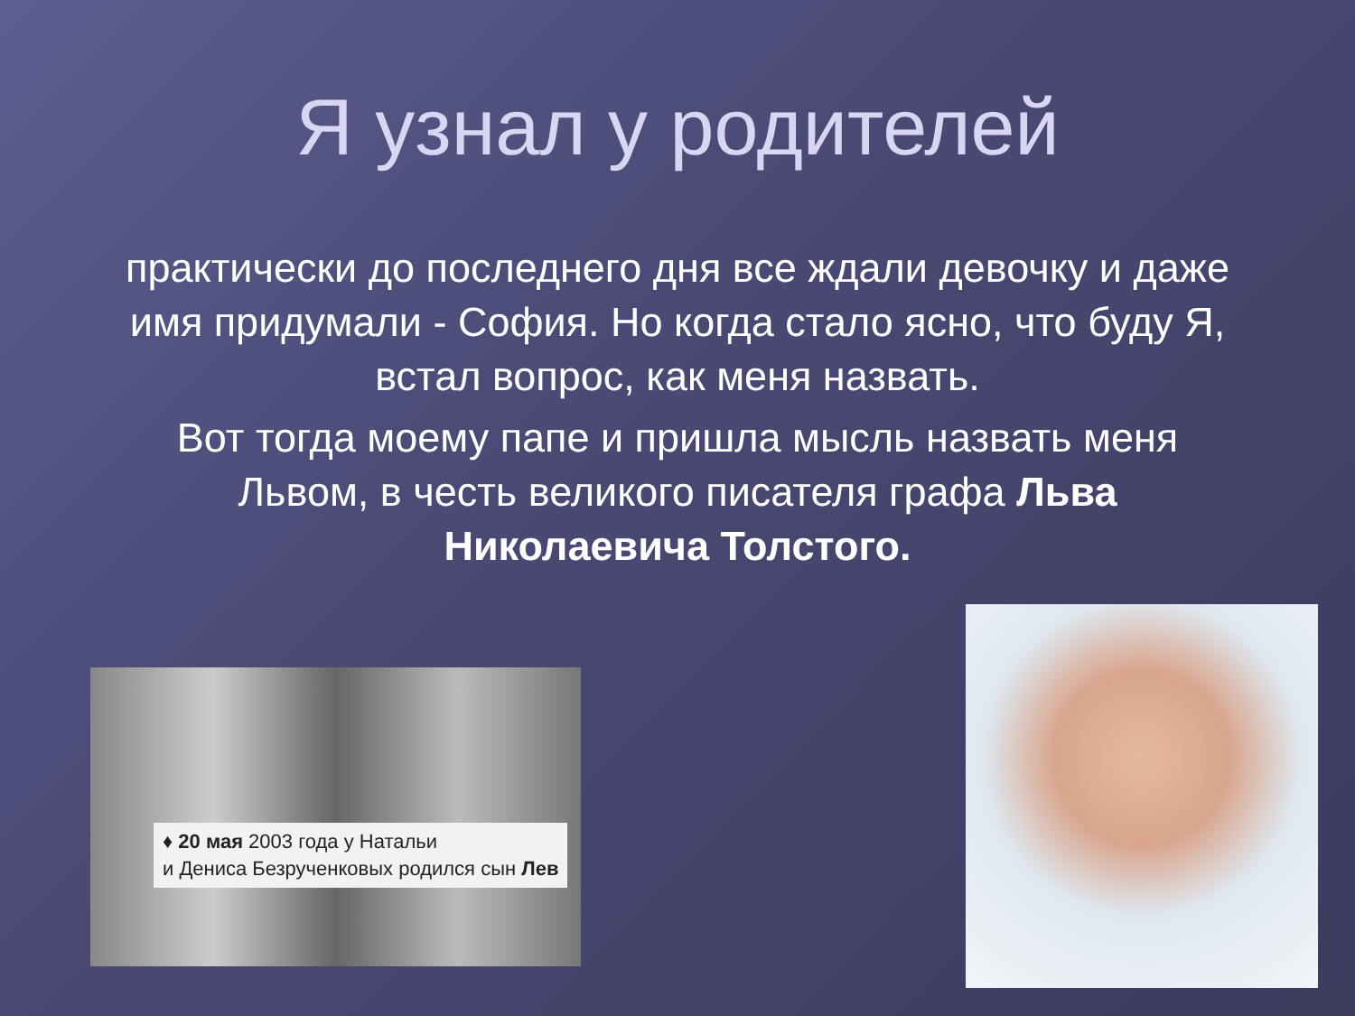Я узнал у родителей
практически до последнего дня все ждали девочку и даже имя придумали - София. Но когда стало ясно, что буду Я, встал вопрос, как меня назвать.
Вот тогда моему папе и пришла мысль назвать меня Львом, в честь великого писателя графа Льва Николаевича Толстого.
♦ 20 мая 2003 года у Натальи
и Дениса Безрученковых родился сын Лев